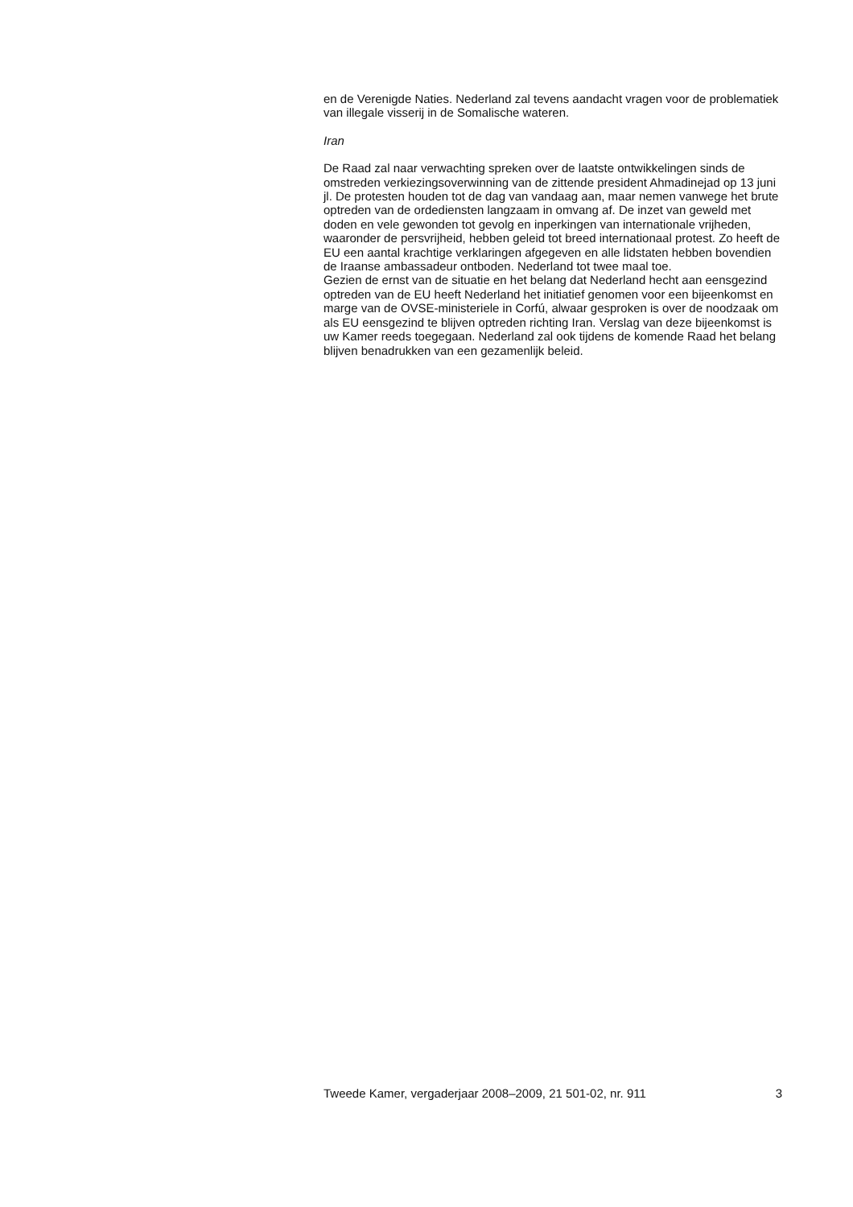en de Verenigde Naties. Nederland zal tevens aandacht vragen voor de problematiek van illegale visserij in de Somalische wateren.
Iran
De Raad zal naar verwachting spreken over de laatste ontwikkelingen sinds de omstreden verkiezingsoverwinning van de zittende president Ahmadinejad op 13 juni jl. De protesten houden tot de dag van vandaag aan, maar nemen vanwege het brute optreden van de ordediensten lang­zaam in omvang af. De inzet van geweld met doden en vele gewonden tot gevolg en inperkingen van internationale vrijheden, waaronder de pers­vrijheid, hebben geleid tot breed internationaal protest. Zo heeft de EU een aantal krachtige verklaringen afgegeven en alle lidstaten hebben bovendien de Iraanse ambassadeur ontboden. Nederland tot twee maal toe.
Gezien de ernst van de situatie en het belang dat Nederland hecht aan eensgezind optreden van de EU heeft Nederland het initiatief genomen voor een bijeenkomst en marge van de OVSE-ministeriele in Corfú, alwaar gesproken is over de noodzaak om als EU eensgezind te blijven optreden richting Iran. Verslag van deze bijeenkomst is uw Kamer reeds toegegaan. Nederland zal ook tijdens de komende Raad het belang blijven bena­drukken van een gezamenlijk beleid.
Tweede Kamer, vergaderjaar 2008–2009, 21 501-02, nr. 911 3